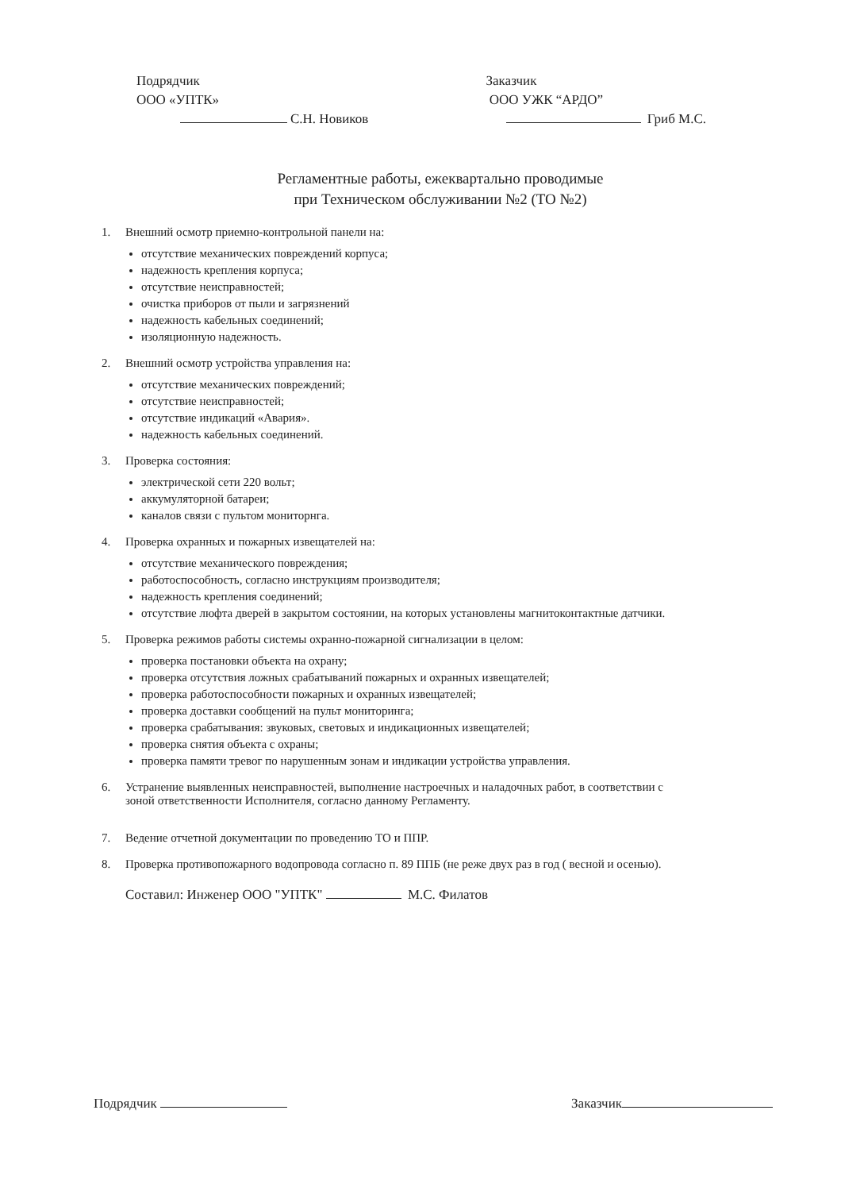Подрядчик
ООО «УПТК»
С.Н. Новиков
Заказчик
ООО УЖК “АРДО”
Гриб М.С.
Регламентные работы, ежеквартально проводимые
при Техническом обслуживании №2 (ТО №2)
1. Внешний осмотр приемно-контрольной панели на:
отсутствие механических повреждений корпуса;
надежность крепления корпуса;
отсутствие неисправностей;
очистка приборов от пыли и загрязнений
надежность кабельных соединений;
изоляционную надежность.
2. Внешний осмотр устройства управления на:
отсутствие механических повреждений;
отсутствие неисправностей;
отсутствие индикаций «Авария».
надежность кабельных соединений.
3. Проверка состояния:
электрической сети 220 вольт;
аккумуляторной батареи;
каналов связи с пультом мониторнга.
4. Проверка охранных и пожарных извещателей на:
отсутствие механического повреждения;
работоспособность, согласно инструкциям производителя;
надежность крепления соединений;
отсутствие люфта дверей в закрытом состоянии, на которых установлены магнитоконтактные датчики.
5. Проверка режимов работы системы охранно-пожарной сигнализации в целом:
проверка постановки объекта на охрану;
проверка отсутствия ложных срабатываний пожарных и охранных извещателей;
проверка работоспособности пожарных и охранных извещателей;
проверка доставки сообщений на пульт мониторинга;
проверка срабатывания: звуковых, световых и индикационных извещателей;
проверка снятия объекта с охраны;
проверка памяти тревог по нарушенным зонам и индикации устройства управления.
6. Устранение выявленных неисправностей, выполнение настроечных и наладочных работ, в соответствии с
зоной ответственности Исполнителя, согласно данному Регламенту.
7. Ведение отчетной документации по проведению ТО и ППР.
8. Проверка противопожарного водопровода согласно п. 89 ППБ (не реже двух раз в год ( весной и осенью).
Составил: Инженер ООО "УПТК" М.С. Филатов
Подрядчик Заказчик